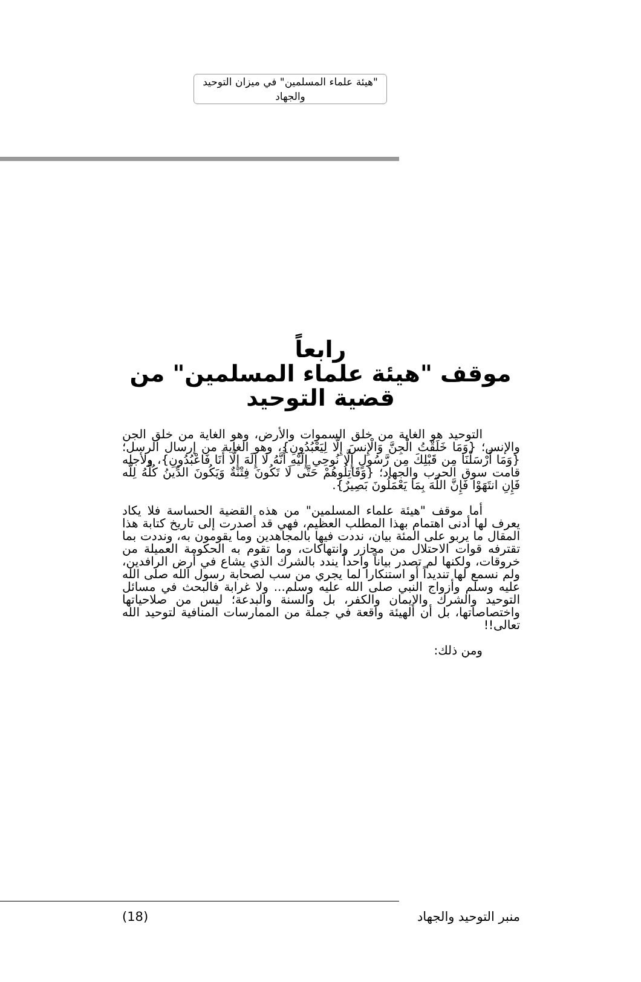"هيئة علماء المسلمين" في ميزان التوحيد والجهاد
رابعاً
موقف "هيئة علماء المسلمين" من قضية التوحيد
التوحيد هو الغاية من خلق السموات والأرض، وهو الغاية من خلق الجن والإنس؛ {وَمَا خَلَقْتُ الْجِنَّ وَالْإِنسَ إِلَّا لِيَعْبُدُونِ}، وهو الغاية من إرسال الرسل؛ {وَمَا أَرْسَلْنَا مِن قَبْلِكَ مِن رَّسُولٍ إِلَّا نُوحِي إِلَيْهِ أَنَّهُ لَا إِلَهَ إِلَّا أَنَا فَاعْبُدُونِ}، ولأجله قامت سوق الحرب والجهاد؛ {وَقَاتِلُوهُمْ حَتَّى لَا تَكُونَ فِتْنَةٌ وَيَكُونَ الدِّينُ كُلُّهُ لِلَّه فَإِنِ انتَهَوْا فَإِنَّ اللَّهَ بِمَا يَعْمَلُونَ بَصِيرٌ}.
أما موقف "هيئة علماء المسلمين" من هذه القضية الحساسة فلا يكاد يعرف لها أدنى اهتمام بهذا المطلب العظيم، فهي قد أصدرت إلى تاريخ كتابة هذا المقال ما يربو على المئة بيان، نددت فيها بالمجاهدين وما يقومون به، ونددت بما تقترفه قوات الاحتلال من مجازر وانتهاكات، وما تقوم به الحكومة العميلة من خروقات، ولكنها لم تصدر بياناً واحداً يندد بالشرك الذي يشاع في أرض الرافدين، ولم نسمع لها تنديداً أو استنكارا لما يجري من سب لصحابة رسول الله صلى الله عليه وسلم وأزواج النبي صلى الله عليه وسلم... ولا غرابة فالبحث في مسائل التوحيد والشرك والإيمان والكفر، بل والسنة والبدعة؛ ليس من صلاحياتها واختصاصاتها، بل أن الهيئة واقعة في جملة من الممارسات المنافية لتوحيد الله تعالى!!
ومن ذلك:
(18) منبر التوحيد والجهاد